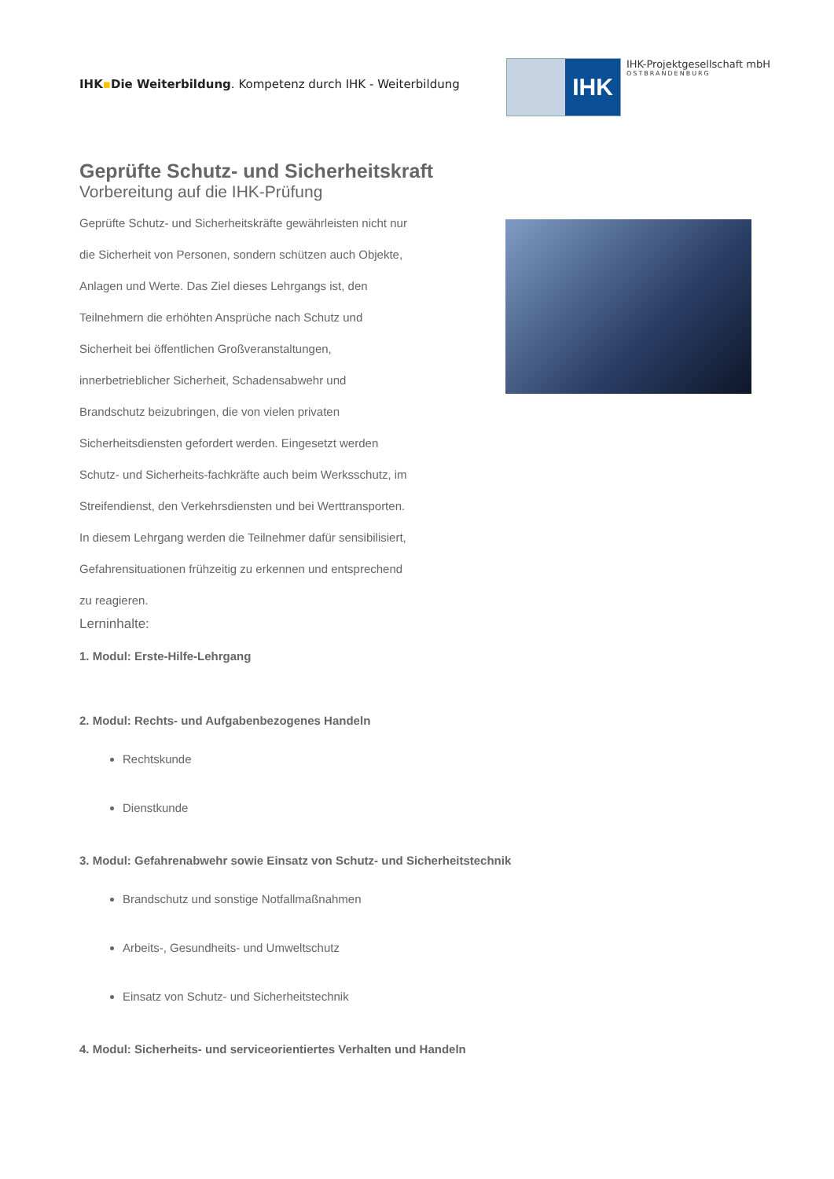IHK▪Die Weiterbildung. Kompetenz durch IHK - Weiterbildung
IHK
IHK-Projektgesellschaft mbH
OSTBRANDENBURG
Geprüfte Schutz- und Sicherheitskraft
Vorbereitung auf die IHK-Prüfung
Geprüfte Schutz- und Sicherheitskräfte gewährleisten nicht nur die Sicherheit von Personen, sondern schützen auch Objekte, Anlagen und Werte. Das Ziel dieses Lehrgangs ist, den Teilnehmern die erhöhten Ansprüche nach Schutz und Sicherheit bei öffentlichen Großveranstaltungen, innerbetrieblicher Sicherheit, Schadensabwehr und Brandschutz beizubringen, die von vielen privaten Sicherheitsdiensten gefordert werden. Eingesetzt werden Schutz- und Sicherheits-fachkräfte auch beim Werksschutz, im Streifendienst, den Verkehrsdiensten und bei Werttransporten.
In diesem Lehrgang werden die Teilnehmer dafür sensibilisiert, Gefahrensituationen frühzeitig zu erkennen und entsprechend zu reagieren.
Lerninhalte:
1. Modul: Erste-Hilfe-Lehrgang
2. Modul: Rechts- und Aufgabenbezogenes Handeln
Rechtskunde
Dienstkunde
3. Modul: Gefahrenabwehr sowie Einsatz von Schutz- und Sicherheitstechnik
Brandschutz und sonstige Notfallmaßnahmen
Arbeits-, Gesundheits- und Umweltschutz
Einsatz von Schutz- und Sicherheitstechnik
4. Modul: Sicherheits- und serviceorientiertes Verhalten und Handeln